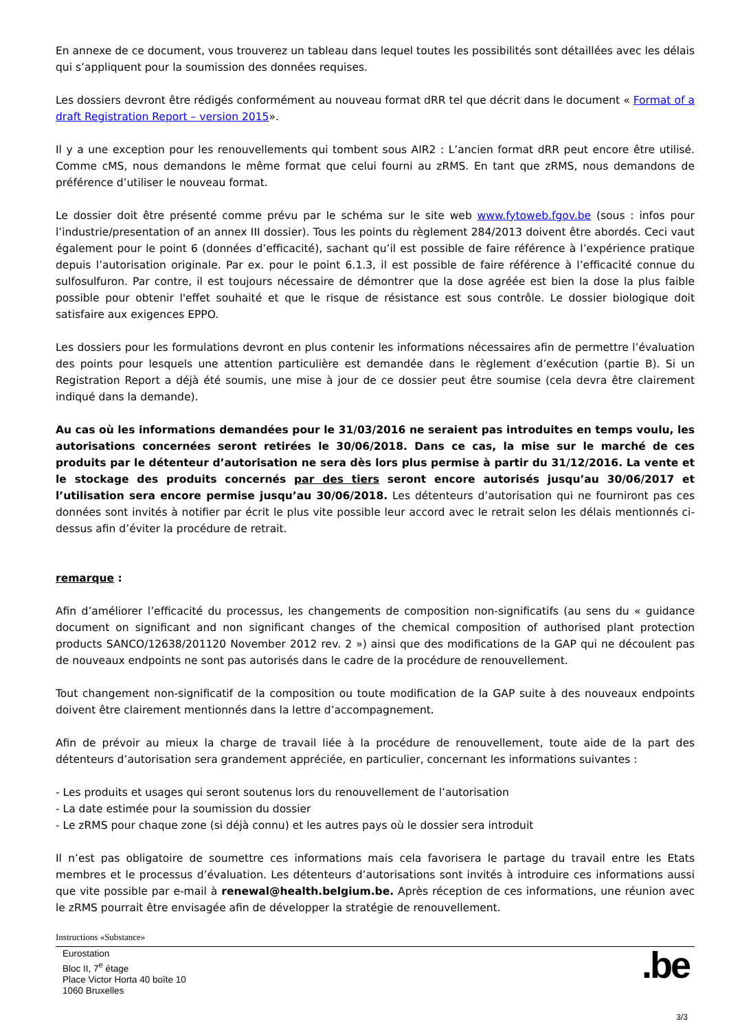En annexe de ce document, vous trouverez un tableau dans lequel toutes les possibilités sont détaillées avec les délais qui s’appliquent pour la soumission des données requises.
Les dossiers devront être rédigés conformément au nouveau format dRR tel que décrit dans le document « Format of a draft Registration Report – version 2015».
Il y a une exception pour les renouvellements qui tombent sous AIR2 : L’ancien format dRR peut encore être utilisé. Comme cMS, nous demandons le même format que celui fourni au zRMS. En tant que zRMS, nous demandons de préférence d’utiliser le nouveau format.
Le dossier doit être présenté comme prévu par le schéma sur le site web www.fytoweb.fgov.be (sous : infos pour l’industrie/presentation of an annex III dossier). Tous les points du règlement 284/2013 doivent être abordés. Ceci vaut également pour le point 6 (données d’efficacité), sachant qu’il est possible de faire référence à l’expérience pratique depuis l’autorisation originale. Par ex. pour le point 6.1.3, il est possible de faire référence à l’efficacité connue du sulfosulfuron. Par contre, il est toujours nécessaire de démontrer que la dose agréée est bien la dose la plus faible possible pour obtenir l'effet souhaité et que le risque de résistance est sous contrôle. Le dossier biologique doit satisfaire aux exigences EPPO.
Les dossiers pour les formulations devront en plus contenir les informations nécessaires afin de permettre l’évaluation des points pour lesquels une attention particulière est demandée dans le règlement d’exécution (partie B). Si un Registration Report a déjà été soumis, une mise à jour de ce dossier peut être soumise (cela devra être clairement indiqué dans la demande).
Au cas où les informations demandées pour le 31/03/2016 ne seraient pas introduites en temps voulu, les autorisations concernées seront retirées le 30/06/2018. Dans ce cas, la mise sur le marché de ces produits par le détenteur d’autorisation ne sera dès lors plus permise à partir du 31/12/2016. La vente et le stockage des produits concernés par des tiers seront encore autorisés jusqu’au 30/06/2017 et l’utilisation sera encore permise jusqu’au 30/06/2018. Les détenteurs d’autorisation qui ne fourniront pas ces données sont invités à notifier par écrit le plus vite possible leur accord avec le retrait selon les délais mentionnés ci-dessus afin d’éviter la procédure de retrait.
remarque :
Afin d’améliorer l’efficacité du processus, les changements de composition non-significatifs (au sens du « guidance document on significant and non significant changes of the chemical composition of authorised plant protection products SANCO/12638/201120 November 2012 rev. 2 ») ainsi que des modifications de la GAP qui ne découlent pas de nouveaux endpoints ne sont pas autorisés dans le cadre de la procédure de renouvellement.
Tout changement non-significatif de la composition ou toute modification de la GAP suite à des nouveaux endpoints doivent être clairement mentionnés dans la lettre d’accompagnement.
Afin de prévoir au mieux la charge de travail liée à la procédure de renouvellement, toute aide de la part des détenteurs d’autorisation sera grandement appréciée, en particulier, concernant les informations suivantes :
- Les produits et usages qui seront soutenus lors du renouvellement de l’autorisation
- La date estimée pour la soumission du dossier
- Le zRMS pour chaque zone (si déjà connu) et les autres pays où le dossier sera introduit
Il n’est pas obligatoire de soumettre ces informations mais cela favorisera le partage du travail entre les Etats membres et le processus d’évaluation. Les détenteurs d’autorisations sont invités à introduire ces informations aussi que vite possible par e-mail à renewal@health.belgium.be. Après réception de ces informations, une réunion avec le zRMS pourrait être envisagée afin de développer la stratégie de renouvellement.
Instructions «Substance»
Eurostation
Bloc II, 7<sup>e</sup> étage
Place Victor Horta 40 boîte 10
1060 Bruxelles
.be
3/3